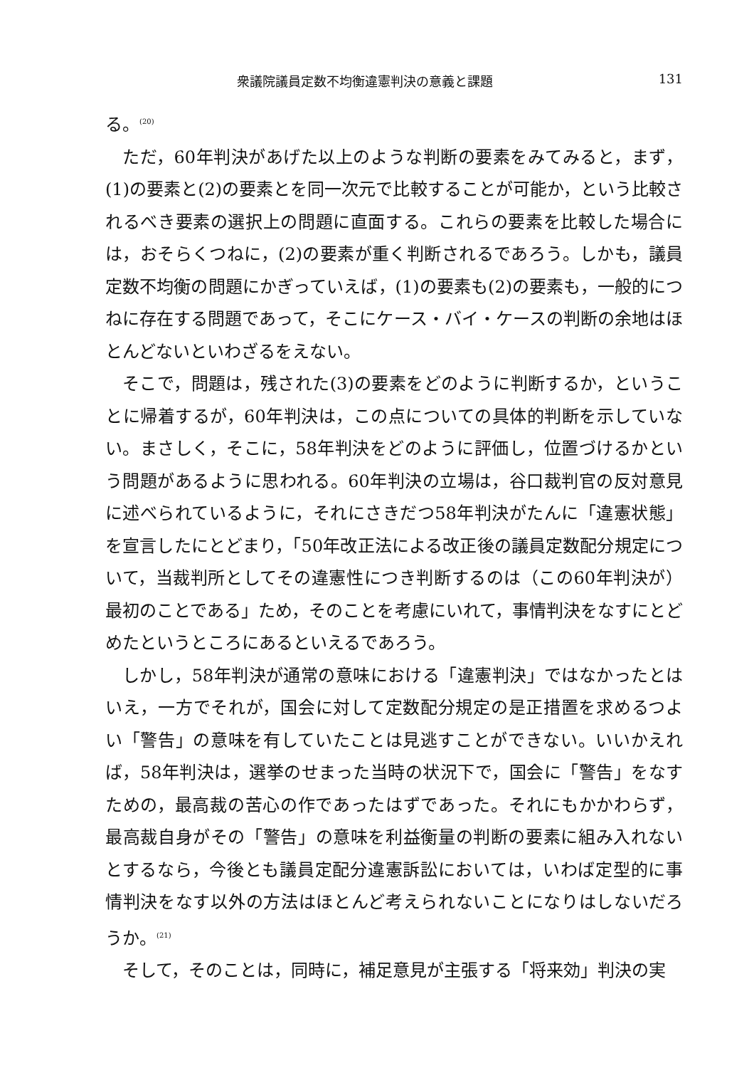衆議院議員定数不均衡違憲判決の意義と課題 131
る。<sup>(20)</sup>
ただ，60年判決があげた以上のような判断の要素をみてみると，まず，(1)の要素と(2)の要素とを同一次元で比較することが可能か，という比較されるべき要素の選択上の問題に直面する。これらの要素を比較した場合には，おそらくつねに，(2)の要素が重く判断されるであろう。しかも，議員定数不均衡の問題にかぎっていえば，(1)の要素も(2)の要素も，一般的につねに存在する問題であって，そこにケース・バイ・ケースの判断の余地はほとんどないといわざるをえない。
そこで，問題は，残された(3)の要素をどのように判断するか，ということに帰着するが，60年判決は，この点についての具体的判断を示していない。まさしく，そこに，58年判決をどのように評価し，位置づけるかという問題があるように思われる。60年判決の立場は，谷口裁判官の反対意見に述べられているように，それにさきだつ58年判決がたんに「違憲状態」を宣言したにとどまり，「50年改正法による改正後の議員定数配分規定について，当裁判所としてその違憲性につき判断するのは（この60年判決が）最初のことである」ため，そのことを考慮にいれて，事情判決をなすにとどめたというところにあるといえるであろう。
しかし，58年判決が通常の意味における「違憲判決」ではなかったとはいえ，一方でそれが，国会に対して定数配分規定の是正措置を求めるつよい「警告」の意味を有していたことは見逃すことができない。いいかえれば，58年判決は，選挙のせまった当時の状況下で，国会に「警告」をなすための，最高裁の苦心の作であったはずであった。それにもかかわらず，最高裁自身がその「警告」の意味を利益衡量の判断の要素に組み入れないとするなら，今後とも議員定配分違憲訴訟においては，いわば定型的に事情判決をなす以外の方法はほとんど考えられないことになりはしないだろうか。<sup>(21)</sup>
そして，そのことは，同時に，補足意見が主張する「将来効」判決の実